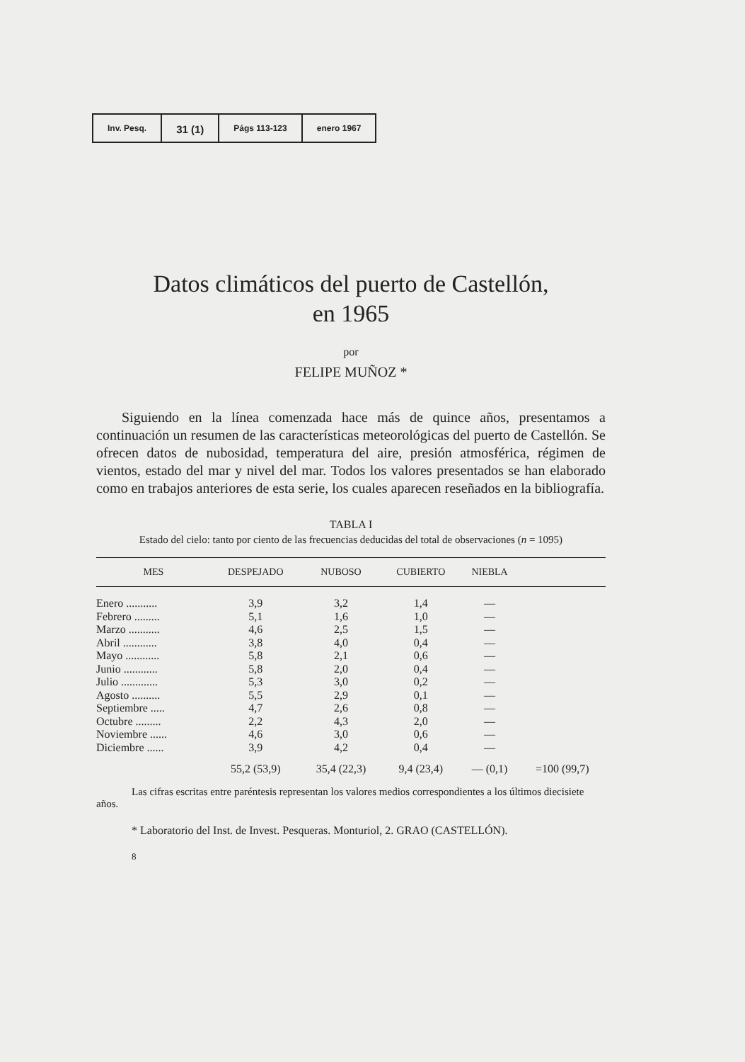Inv. Pesq.
31 (1)
Págs 113-123 enero 1967
Datos climáticos del puerto de Castellón,
en 1965
por
FELIPE MUÑOZ *
Siguiendo en la línea comenzada hace más de quince años, presentamos a continuación un resumen de las características meteorológicas del puerto de Castellón. Se ofrecen datos de nubosidad, temperatura del aire, presión atmosférica, régimen de vientos, estado del mar y nivel del mar. Todos los valores presentados se han elaborado como en trabajos anteriores de esta serie, los cuales aparecen reseñados en la bibliografía.
TABLA I
Estado del cielo: tanto por ciento de las frecuencias deducidas del total de observaciones (n = 1095)
| MES | DESPEJADO | NUBOSO | CUBIERTO | NIEBLA | |
| --- | --- | --- | --- | --- | --- |
| Enero ........... | 3,9 | 3,2 | 1,4 | — | |
| Febrero ......... | 5,1 | 1,6 | 1,0 | — | |
| Marzo ........... | 4,6 | 2,5 | 1,5 | — | |
| Abril ............ | 3,8 | 4,0 | 0,4 | — | |
| Mayo ............ | 5,8 | 2,1 | 0,6 | — | |
| Junio ............ | 5,8 | 2,0 | 0,4 | — | |
| Julio ............. | 5,3 | 3,0 | 0,2 | — | |
| Agosto .......... | 5,5 | 2,9 | 0,1 | — | |
| Septiembre ..... | 4,7 | 2,6 | 0,8 | — | |
| Octubre ......... | 2,2 | 4,3 | 2,0 | — | |
| Noviembre ...... | 4,6 | 3,0 | 0,6 | — | |
| Diciembre ...... | 3,9 | 4,2 | 0,4 | — | |
| | 55,2 (53,9) | 35,4 (22,3) | 9,4 (23,4) | — (0,1) | =100 (99,7) |
Las cifras escritas entre paréntesis representan los valores medios correspondientes a los últimos diecisiete años.
* Laboratorio del Inst. de Invest. Pesqueras. Monturiol, 2. GRAO (CASTELLÓN).
8